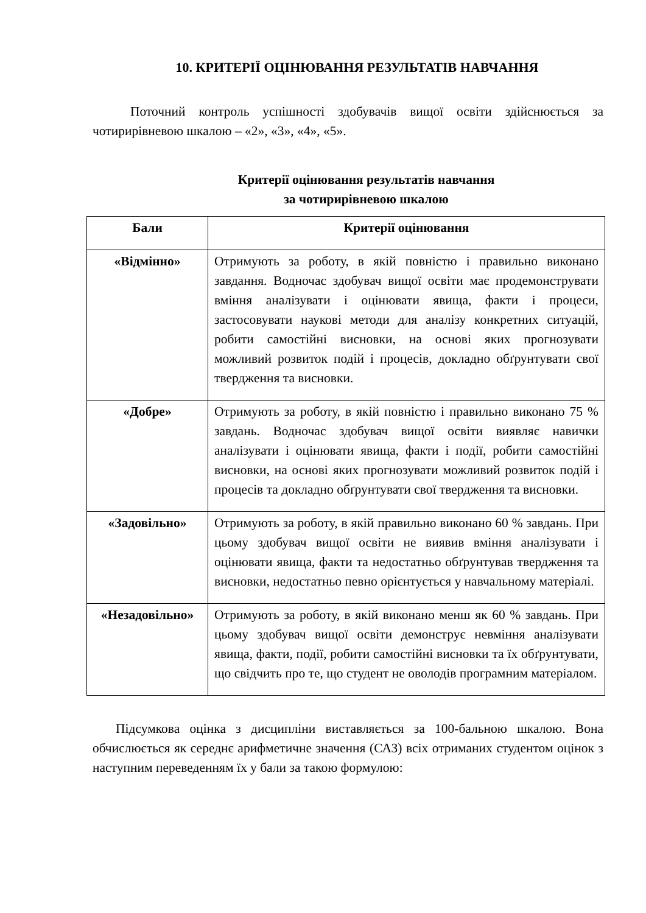10. КРИТЕРІЇ ОЦІНЮВАННЯ РЕЗУЛЬТАТІВ НАВЧАННЯ
Поточний контроль успішності здобувачів вищої освіти здійснюється за чотирирівневою шкалою – «2», «3», «4», «5».
Критерії оцінювання результатів навчання
за чотирирівневою шкалою
| Бали | Критерії оцінювання |
| --- | --- |
| «Відмінно» | Отримують за роботу, в якій повністю і правильно виконано завдання. Водночас здобувач вищої освіти має продемонструвати вміння аналізувати і оцінювати явища, факти і процеси, застосовувати наукові методи для аналізу конкретних ситуацій, робити самостійні висновки, на основі яких прогнозувати можливий розвиток подій і процесів, докладно обґрунтувати свої твердження та висновки. |
| «Добре» | Отримують за роботу, в якій повністю і правильно виконано 75 % завдань. Водночас здобувач вищої освіти виявляє навички аналізувати і оцінювати явища, факти і події, робити самостійні висновки, на основі яких прогнозувати можливий розвиток подій і процесів та докладно обґрунтувати свої твердження та висновки. |
| «Задовільно» | Отримують за роботу, в якій правильно виконано 60 % завдань. При цьому здобувач вищої освіти не виявив вміння аналізувати і оцінювати явища, факти та недостатньо обґрунтував твердження та висновки, недостатньо певно орієнтується у навчальному матеріалі. |
| «Незадовільно» | Отримують за роботу, в якій виконано менш як 60 % завдань. При цьому здобувач вищої освіти демонструє невміння аналізувати явища, факти, події, робити самостійні висновки та їх обґрунтувати, що свідчить про те, що студент не оволодів програмним матеріалом. |
Підсумкова оцінка з дисципліни виставляється за 100-бальною шкалою. Вона обчислюється як середнє арифметичне значення (САЗ) всіх отриманих студентом оцінок з наступним переведенням їх у бали за такою формулою: